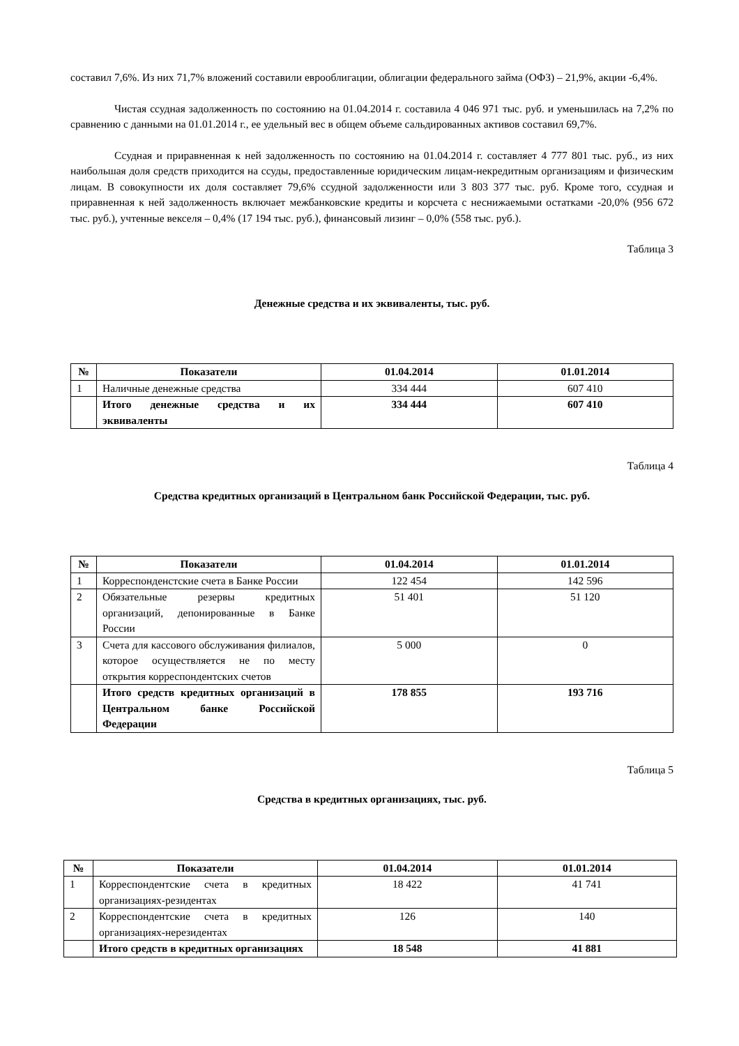составил 7,6%. Из них 71,7% вложений составили еврооблигации, облигации федерального займа (ОФЗ) – 21,9%, акции -6,4%.
Чистая ссудная задолженность по состоянию на 01.04.2014 г. составила 4 046 971 тыс. руб. и уменьшилась на 7,2% по сравнению с данными на 01.01.2014 г., ее удельный вес в общем объеме сальдированных активов составил 69,7%.
Ссудная и приравненная к ней задолженность по состоянию на 01.04.2014 г. составляет 4 777 801 тыс. руб., из них наибольшая доля средств приходится на ссуды, предоставленные юридическим лицам-некредитным организациям и физическим лицам. В совокупности их доля составляет 79,6% ссудной задолженности или 3 803 377 тыс. руб. Кроме того, ссудная и приравненная к ней задолженность включает межбанковские кредиты и корсчета с неснижаемыми остатками -20,0% (956 672 тыс. руб.), учтенные векселя – 0,4% (17 194 тыс. руб.), финансовый лизинг – 0,0% (558 тыс. руб.).
Таблица 3
Денежные средства и их эквиваленты, тыс. руб.
| № | Показатели | 01.04.2014 | 01.01.2014 |
| --- | --- | --- | --- |
| 1 | Наличные денежные средства | 334 444 | 607 410 |
| | Итого денежные средства и их эквиваленты | 334 444 | 607 410 |
Таблица 4
Средства кредитных организаций в Центральном банк Российской Федерации, тыс. руб.
| № | Показатели | 01.04.2014 | 01.01.2014 |
| --- | --- | --- | --- |
| 1 | Корреспонденстские счета в Банке России | 122 454 | 142 596 |
| 2 | Обязательные резервы кредитных организаций, депонированные в Банке России | 51 401 | 51 120 |
| 3 | Счета для кассового обслуживания филиалов, которое осуществляется не по месту открытия корреспондентских счетов | 5 000 | 0 |
| | Итого средств кредитных организаций в Центральном банке Российской Федерации | 178 855 | 193 716 |
Таблица 5
Средства в кредитных организациях, тыс. руб.
| № | Показатели | 01.04.2014 | 01.01.2014 |
| --- | --- | --- | --- |
| 1 | Корреспондентские счета в кредитных организациях-резидентах | 18 422 | 41 741 |
| 2 | Корреспондентские счета в кредитных организациях-нерезидентах | 126 | 140 |
| | Итого средств в кредитных организациях | 18 548 | 41 881 |